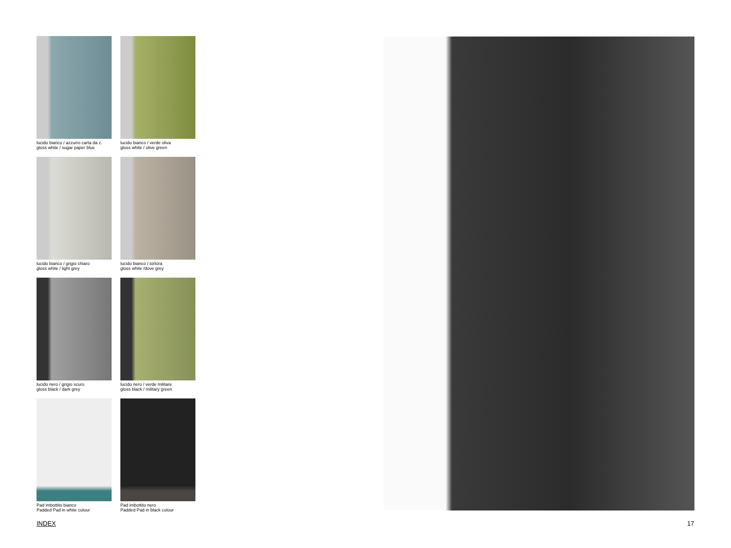lucido bianco / azzurro carta da z.
gloss white / sugar paper blue
lucido bianco / verde oliva
gloss white / olive green
lucido bianco / grigio chiaro
gloss white / light grey
lucido bianco / tortora
gloss white /dove grey
lucido nero / grigio scuro
gloss black / dark grey
lucido nero / verde militare
gloss black / military green
Pad imbottito bianco
Padded Pad in white colour
Pad imbottito nero
Padded Pad in black colour
INDEX 17